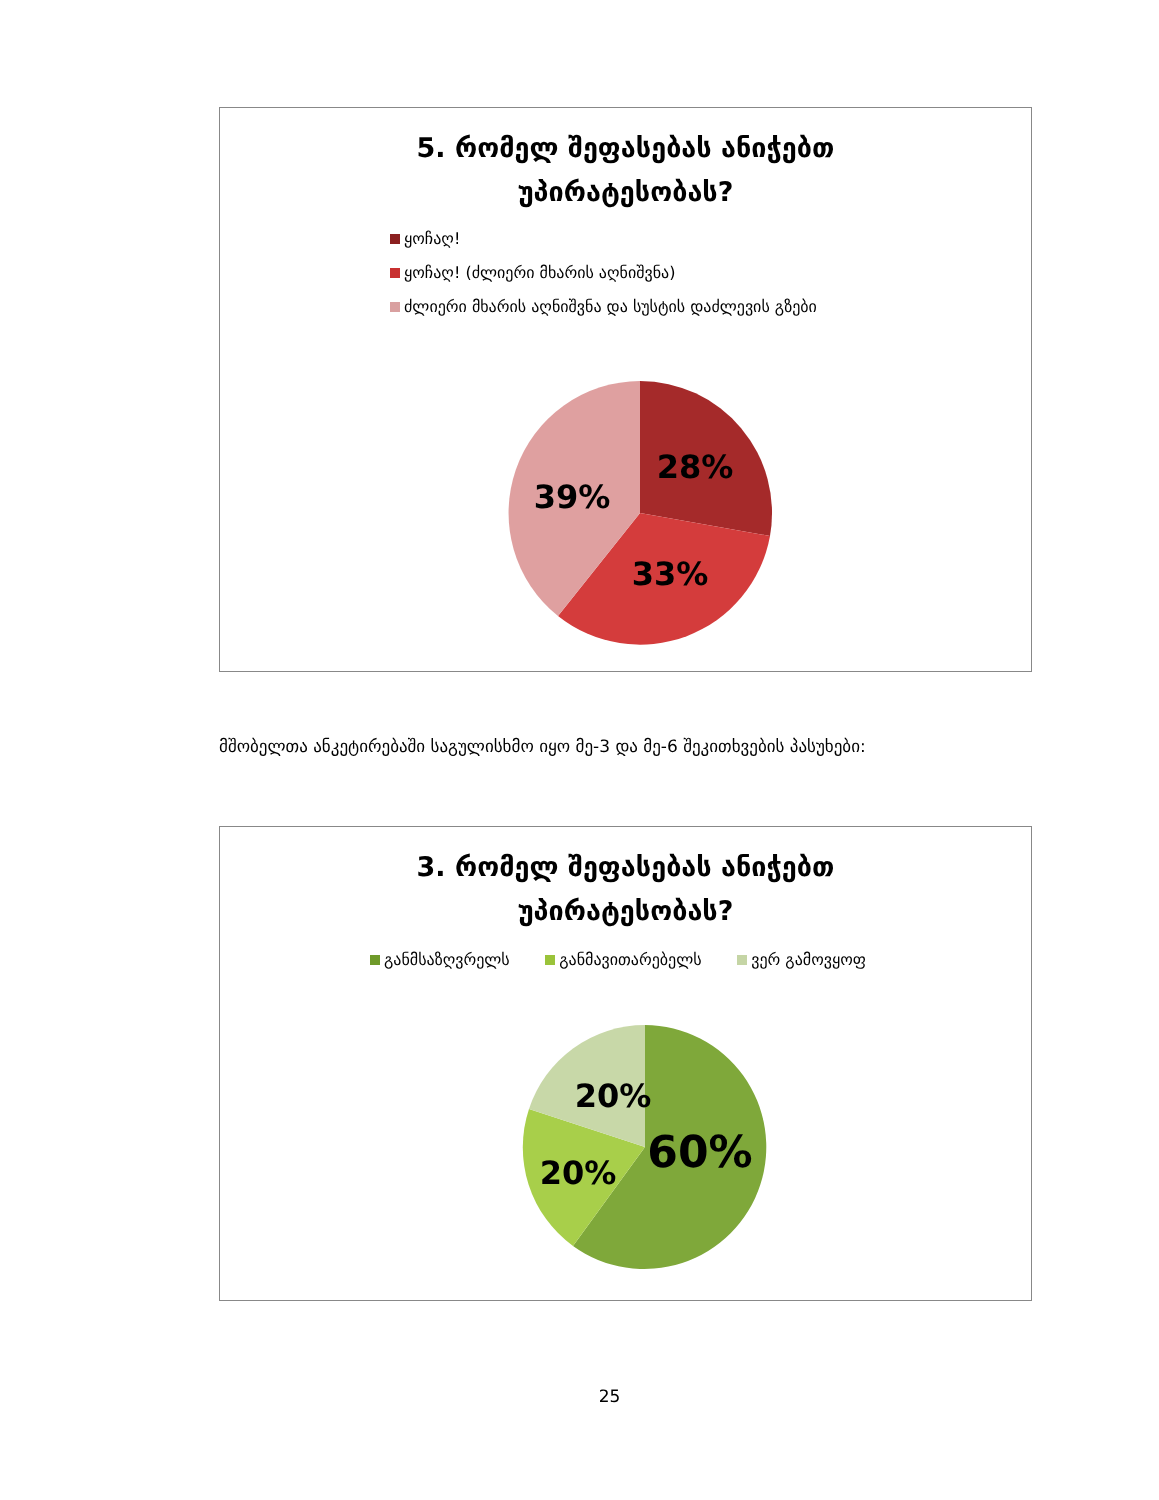5. რომელ შეფასებას ანიჭებთ
უპირატესობას?
ყოჩაღ!
ყოჩაღ! (ძლიერი მხარის აღნიშვნა)
ძლიერი მხარის აღნიშვნა და სუსტის დაძლევის გზები
28%
33%
39%
მშობელთა ანკეტირებაში საგულისხმო იყო მე-3 და მე-6 შეკითხვების პასუხები:
3. რომელ შეფასებას ანიჭებთ
უპირატესობას?
განმსაზღვრელს განმავითარებელს ვერ გამოვყოფ
60%
20%
20%
25